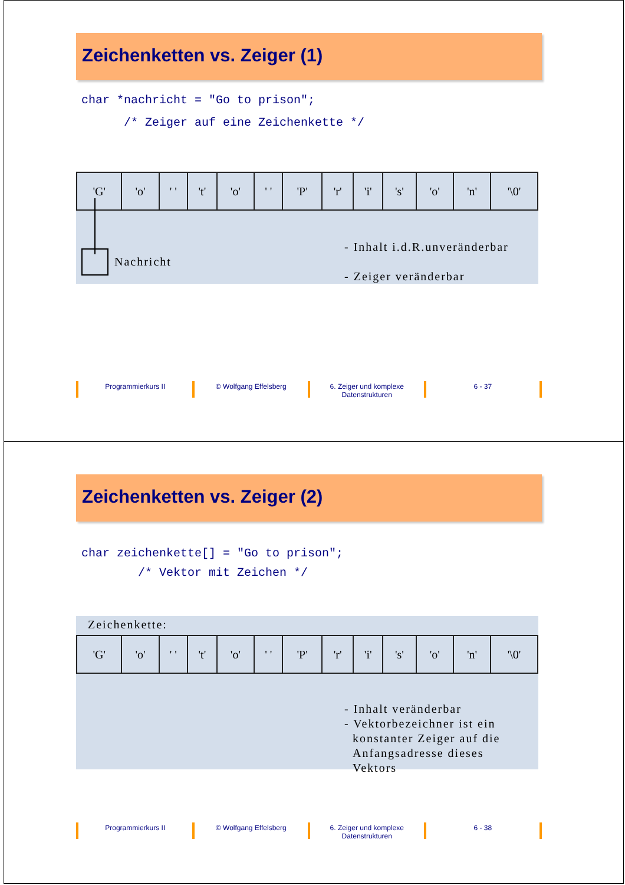Zeichenketten vs. Zeiger (1)
char *nachricht = "Go to prison"; /* Zeiger auf eine Zeichenkette */
| 'G' | 'o' | ' ' | 't' | 'o' | ' ' | 'P' | 'r' | 'i' | 's' | 'o' | 'n' | '\0' |
Nachricht
- Inhalt i.d.R.unveränderbar
- Zeiger veränderbar
Programmierkurs II © Wolfgang Effelsberg 6. Zeiger und komplexe Datenstrukturen
6 - 37
Zeichenketten vs. Zeiger (2)
char zeichenkette[] = "Go to prison"; /* Vektor mit Zeichen */
Zeichenkette:
| 'G' | 'o' | ' ' | 't' | 'o' | ' ' | 'P' | 'r' | 'i' | 's' | 'o' | 'n' | '\0' |
- Inhalt veränderbar
- Vektorbezeichner ist ein
konstanter Zeiger auf die
Anfangsadresse dieses
Vektors
Programmierkurs II © Wolfgang Effelsberg 6. Zeiger und komplexe Datenstrukturen
6 - 38